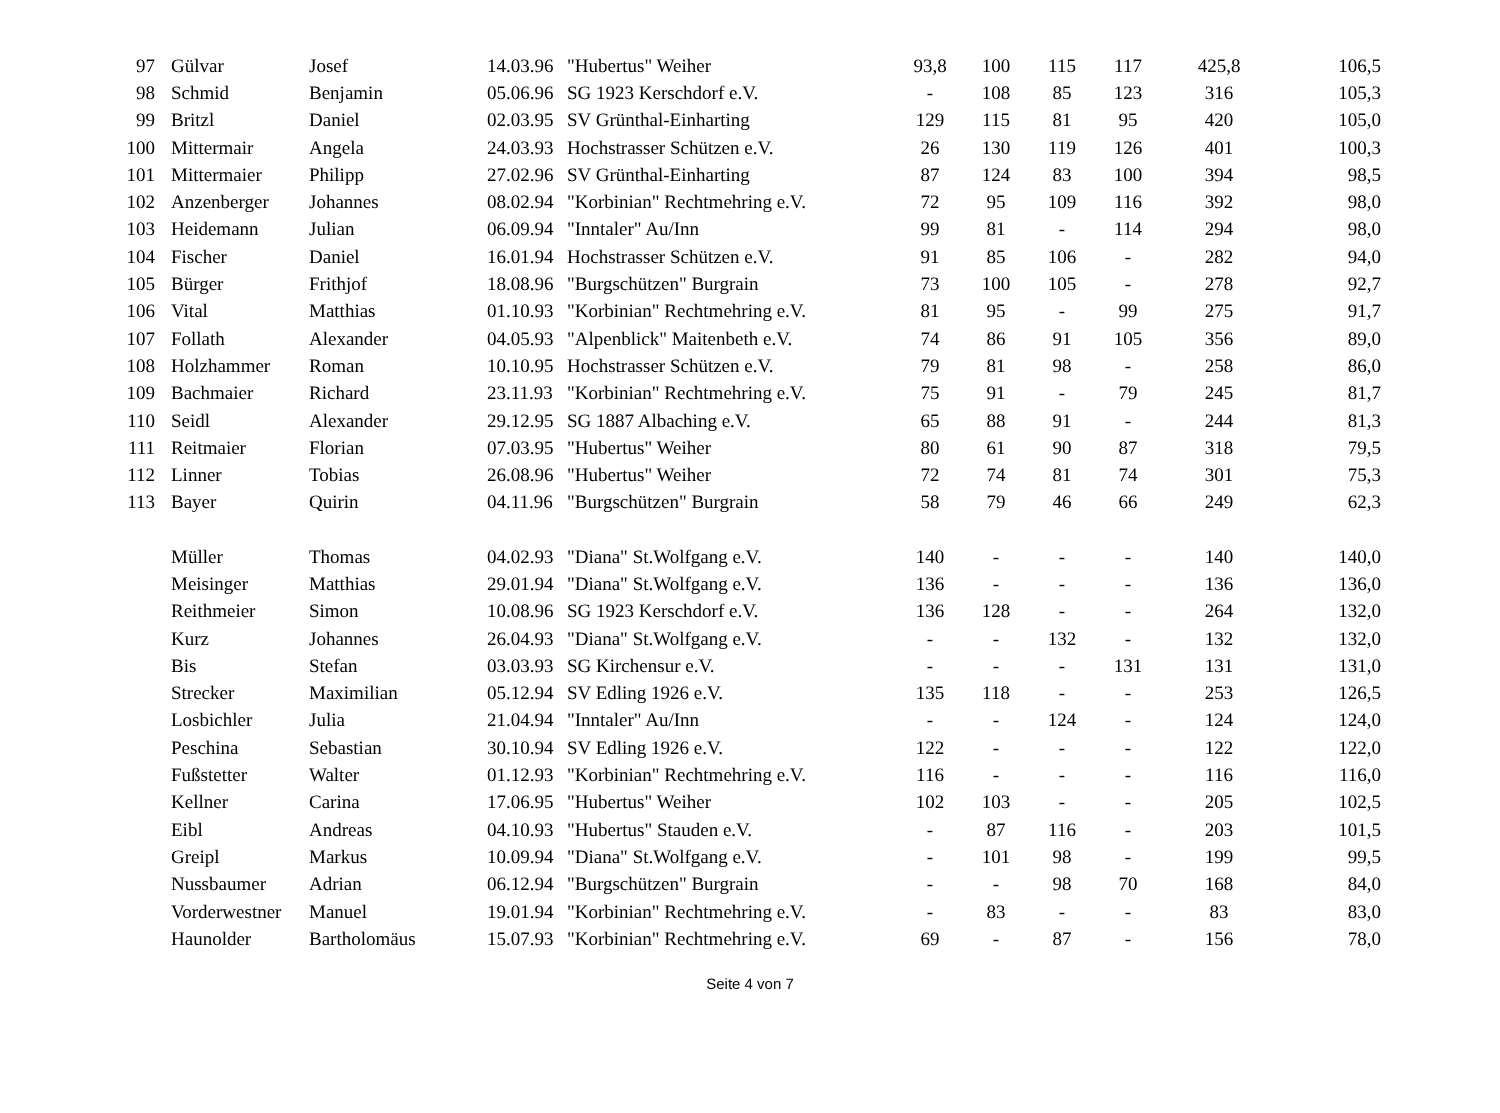| 97 | Gülvar | Josef | 14.03.96 | "Hubertus" Weiher | 93,8 | 100 | 115 | 117 | 425,8 | 106,5 |
| 98 | Schmid | Benjamin | 05.06.96 | SG 1923 Kerschdorf e.V. | - | 108 | 85 | 123 | 316 | 105,3 |
| 99 | Britzl | Daniel | 02.03.95 | SV Grünthal-Einharting | 129 | 115 | 81 | 95 | 420 | 105,0 |
| 100 | Mittermair | Angela | 24.03.93 | Hochstrasser Schützen e.V. | 26 | 130 | 119 | 126 | 401 | 100,3 |
| 101 | Mittermaier | Philipp | 27.02.96 | SV Grünthal-Einharting | 87 | 124 | 83 | 100 | 394 | 98,5 |
| 102 | Anzenberger | Johannes | 08.02.94 | "Korbinian" Rechtmehring e.V. | 72 | 95 | 109 | 116 | 392 | 98,0 |
| 103 | Heidemann | Julian | 06.09.94 | "Inntaler" Au/Inn | 99 | 81 | - | 114 | 294 | 98,0 |
| 104 | Fischer | Daniel | 16.01.94 | Hochstrasser Schützen e.V. | 91 | 85 | 106 | - | 282 | 94,0 |
| 105 | Bürger | Frithjof | 18.08.96 | "Burgschützen" Burgrain | 73 | 100 | 105 | - | 278 | 92,7 |
| 106 | Vital | Matthias | 01.10.93 | "Korbinian" Rechtmehring e.V. | 81 | 95 | - | 99 | 275 | 91,7 |
| 107 | Follath | Alexander | 04.05.93 | "Alpenblick" Maitenbeth e.V. | 74 | 86 | 91 | 105 | 356 | 89,0 |
| 108 | Holzhammer | Roman | 10.10.95 | Hochstrasser Schützen e.V. | 79 | 81 | 98 | - | 258 | 86,0 |
| 109 | Bachmaier | Richard | 23.11.93 | "Korbinian" Rechtmehring e.V. | 75 | 91 | - | 79 | 245 | 81,7 |
| 110 | Seidl | Alexander | 29.12.95 | SG 1887 Albaching e.V. | 65 | 88 | 91 | - | 244 | 81,3 |
| 111 | Reitmaier | Florian | 07.03.95 | "Hubertus" Weiher | 80 | 61 | 90 | 87 | 318 | 79,5 |
| 112 | Linner | Tobias | 26.08.96 | "Hubertus" Weiher | 72 | 74 | 81 | 74 | 301 | 75,3 |
| 113 | Bayer | Quirin | 04.11.96 | "Burgschützen" Burgrain | 58 | 79 | 46 | 66 | 249 | 62,3 |
| | Müller | Thomas | 04.02.93 | "Diana" St.Wolfgang e.V. | 140 | - | - | - | 140 | 140,0 |
| | Meisinger | Matthias | 29.01.94 | "Diana" St.Wolfgang e.V. | 136 | - | - | - | 136 | 136,0 |
| | Reithmeier | Simon | 10.08.96 | SG 1923 Kerschdorf e.V. | 136 | 128 | - | - | 264 | 132,0 |
| | Kurz | Johannes | 26.04.93 | "Diana" St.Wolfgang e.V. | - | - | 132 | - | 132 | 132,0 |
| | Bis | Stefan | 03.03.93 | SG Kirchensur e.V. | - | - | - | 131 | 131 | 131,0 |
| | Strecker | Maximilian | 05.12.94 | SV Edling 1926 e.V. | 135 | 118 | - | - | 253 | 126,5 |
| | Losbichler | Julia | 21.04.94 | "Inntaler" Au/Inn | - | - | 124 | - | 124 | 124,0 |
| | Peschina | Sebastian | 30.10.94 | SV Edling 1926 e.V. | 122 | - | - | - | 122 | 122,0 |
| | Fußstetter | Walter | 01.12.93 | "Korbinian" Rechtmehring e.V. | 116 | - | - | - | 116 | 116,0 |
| | Kellner | Carina | 17.06.95 | "Hubertus" Weiher | 102 | 103 | - | - | 205 | 102,5 |
| | Eibl | Andreas | 04.10.93 | "Hubertus" Stauden e.V. | - | 87 | 116 | - | 203 | 101,5 |
| | Greipl | Markus | 10.09.94 | "Diana" St.Wolfgang e.V. | - | 101 | 98 | - | 199 | 99,5 |
| | Nussbaumer | Adrian | 06.12.94 | "Burgschützen" Burgrain | - | - | 98 | 70 | 168 | 84,0 |
| | Vorderwestner | Manuel | 19.01.94 | "Korbinian" Rechtmehring e.V. | - | 83 | - | - | 83 | 83,0 |
| | Haunolder | Bartholomäus | 15.07.93 | "Korbinian" Rechtmehring e.V. | 69 | - | 87 | - | 156 | 78,0 |
Seite 4 von 7